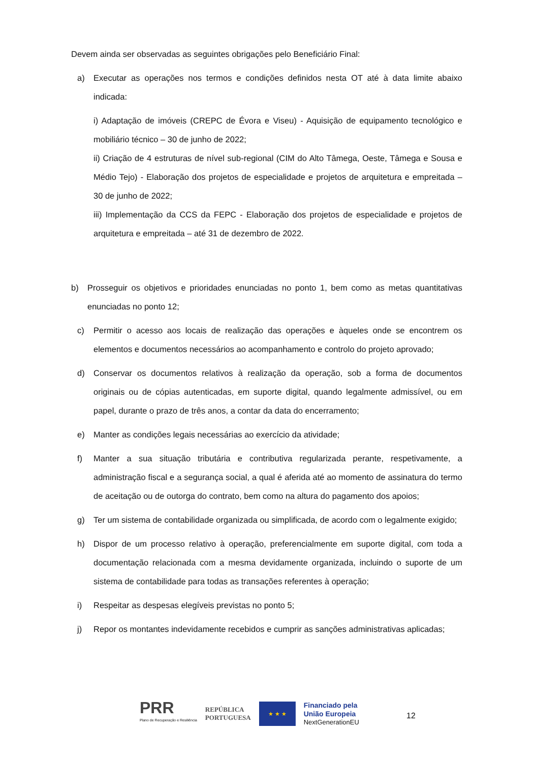Devem ainda ser observadas as seguintes obrigações pelo Beneficiário Final:
a) Executar as operações nos termos e condições definidos nesta OT até à data limite abaixo indicada:
i) Adaptação de imóveis (CREPC de Évora e Viseu) - Aquisição de equipamento tecnológico e mobiliário técnico – 30 de junho de 2022;
ii) Criação de 4 estruturas de nível sub-regional (CIM do Alto Tâmega, Oeste, Tâmega e Sousa e Médio Tejo) - Elaboração dos projetos de especialidade e projetos de arquitetura e empreitada – 30 de junho de 2022;
iii) Implementação da CCS da FEPC - Elaboração dos projetos de especialidade e projetos de arquitetura e empreitada – até 31 de dezembro de 2022.
b) Prosseguir os objetivos e prioridades enunciadas no ponto 1, bem como as metas quantitativas enunciadas no ponto 12;
c) Permitir o acesso aos locais de realização das operações e àqueles onde se encontrem os elementos e documentos necessários ao acompanhamento e controlo do projeto aprovado;
d) Conservar os documentos relativos à realização da operação, sob a forma de documentos originais ou de cópias autenticadas, em suporte digital, quando legalmente admissível, ou em papel, durante o prazo de três anos, a contar da data do encerramento;
e) Manter as condições legais necessárias ao exercício da atividade;
f) Manter a sua situação tributária e contributiva regularizada perante, respetivamente, a administração fiscal e a segurança social, a qual é aferida até ao momento de assinatura do termo de aceitação ou de outorga do contrato, bem como na altura do pagamento dos apoios;
g) Ter um sistema de contabilidade organizada ou simplificada, de acordo com o legalmente exigido;
h) Dispor de um processo relativo à operação, preferencialmente em suporte digital, com toda a documentação relacionada com a mesma devidamente organizada, incluindo o suporte de um sistema de contabilidade para todas as transações referentes à operação;
i) Respeitar as despesas elegíveis previstas no ponto 5;
j) Repor os montantes indevidamente recebidos e cumprir as sanções administrativas aplicadas;
PRR
Plano de Recuperação e Resiliência
REPÚBLICA
PORTUGUESA
★ ★ ★
Financiado pela
União Europeia
NextGenerationEU
12